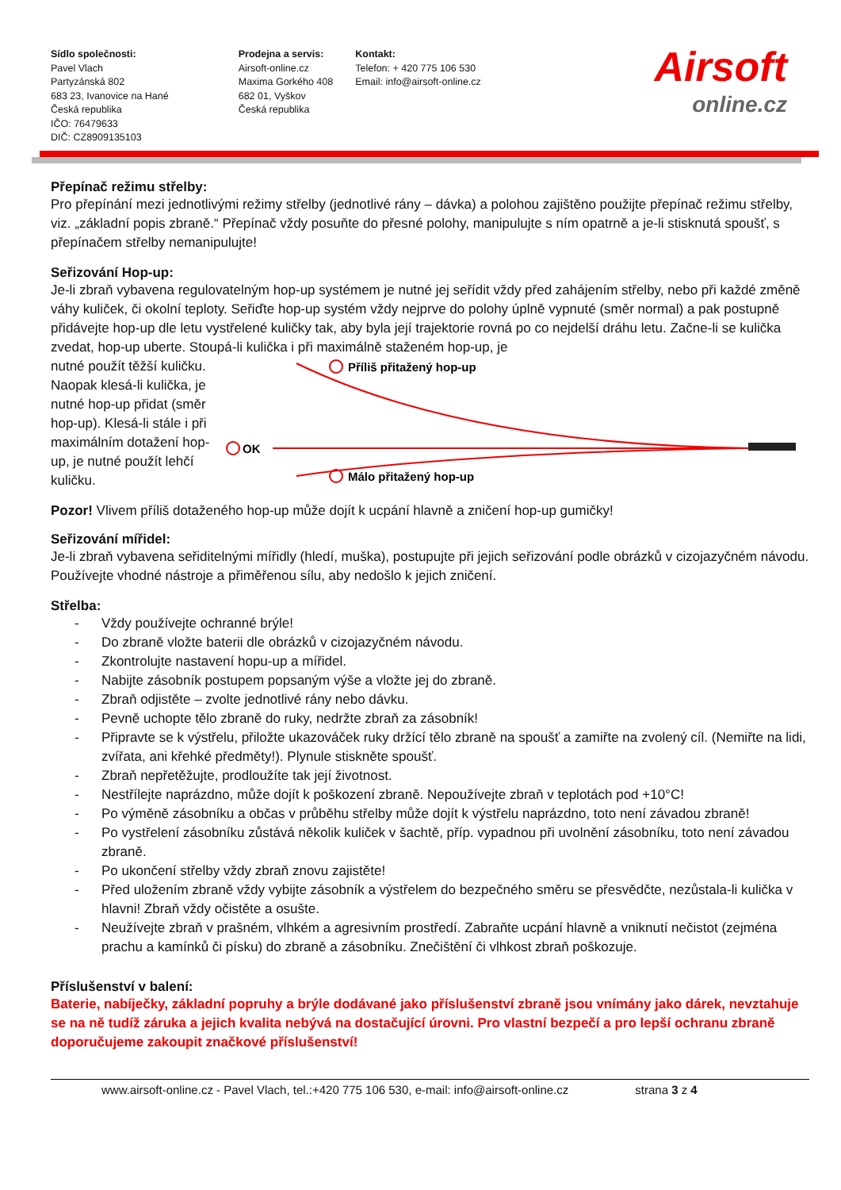Sídlo společnosti:
Pavel Vlach
Partyzánská 802
683 23, Ivanovice na Hané
Česká republika
IČO: 76479633
DIČ: CZ8909135103
Prodejna a servis:
Airsoft-online.cz
Maxima Gorkého 408
682 01, Vyškov
Česká republika
Kontakt:
Telefon: + 420 775 106 530
Email: info@airsoft-online.cz
Airsoft
online.cz
Přepínač režimu střelby:
Pro přepínání mezi jednotlivými režimy střelby (jednotlivé rány – dávka) a polohou zajištěno použijte přepínač režimu střelby, viz. „základní popis zbraně.“ Přepínač vždy posuňte do přesné polohy, manipulujte s ním opatrně a je-li stisknutá spoušť, s přepínačem střelby nemanipulujte!
Seřizování Hop-up:
Je-li zbraň vybavena regulovatelným hop-up systémem je nutné jej seřídit vždy před zahájením střelby, nebo při každé změně váhy kuliček, či okolní teploty. Seřiďte hop-up systém vždy nejprve do polohy úplně vypnuté (směr normal) a pak postupně přidávejte hop-up dle letu vystřelené kuličky tak, aby byla její trajektorie rovná po co nejdelší dráhu letu. Začne-li se kulička zvedat, hop-up uberte. Stoupá-li kulička i při maximálně staženém hop-up, je
nutné použít těžší kuličku. Naopak klesá-li kulička, je nutné hop-up přidat (směr hop-up). Klesá-li stále i při maximálním dotažení hop-up, je nutné použít lehčí kuličku.
Příliš přitažený hop-up
OK
Málo přitažený hop-up
Pozor! Vlivem příliš dotaženého hop-up může dojít k ucpání hlavně a zničení hop-up gumičky!
Seřizování mířidel:
Je-li zbraň vybavena seřiditelnými mířidly (hledí, muška), postupujte při jejich seřizování podle obrázků v cizojazyčném návodu. Používejte vhodné nástroje a přiměřenou sílu, aby nedošlo k jejich zničení.
Střelba:
- Vždy používejte ochranné brýle!
- Do zbraně vložte baterii dle obrázků v cizojazyčném návodu.
- Zkontrolujte nastavení hopu-up a mířidel.
- Nabijte zásobník postupem popsaným výše a vložte jej do zbraně.
- Zbraň odjistěte – zvolte jednotlivé rány nebo dávku.
- Pevně uchopte tělo zbraně do ruky, nedržte zbraň za zásobník!
- Připravte se k výstřelu, přiložte ukazováček ruky držící tělo zbraně na spoušť a zamiřte na zvolený cíl. (Nemiřte na lidi, zvířata, ani křehké předměty!). Plynule stiskněte spoušť.
- Zbraň nepřetěžujte, prodloužíte tak její životnost.
- Nestřílejte naprázdno, může dojít k poškození zbraně. Nepoužívejte zbraň v teplotách pod +10°C!
- Po výměně zásobníku a občas v průběhu střelby může dojít k výstřelu naprázdno, toto není závadou zbraně!
- Po vystřelení zásobníku zůstává několik kuliček v šachtě, příp. vypadnou při uvolnění zásobníku, toto není závadou zbraně.
- Po ukončení střelby vždy zbraň znovu zajistěte!
- Před uložením zbraně vždy vybijte zásobník a výstřelem do bezpečného směru se přesvědčte, nezůstala-li kulička v hlavni! Zbraň vždy očistěte a osušte.
- Neužívejte zbraň v prašném, vlhkém a agresivním prostředí. Zabraňte ucpání hlavně a vniknutí nečistot (zejména prachu a kamínků či písku) do zbraně a zásobníku. Znečištění či vlhkost zbraň poškozuje.
Příslušenství v balení:
Baterie, nabíječky, základní popruhy a brýle dodávané jako příslušenství zbraně jsou vnímány jako dárek, nevztahuje se na ně tudíž záruka a jejich kvalita nebývá na dostačující úrovni. Pro vlastní bezpečí a pro lepší ochranu zbraně doporučujeme zakoupit značkové příslušenství!
www.airsoft-online.cz - Pavel Vlach, tel.:+420 775 106 530, e-mail: info@airsoft-online.cz strana 3 z 4